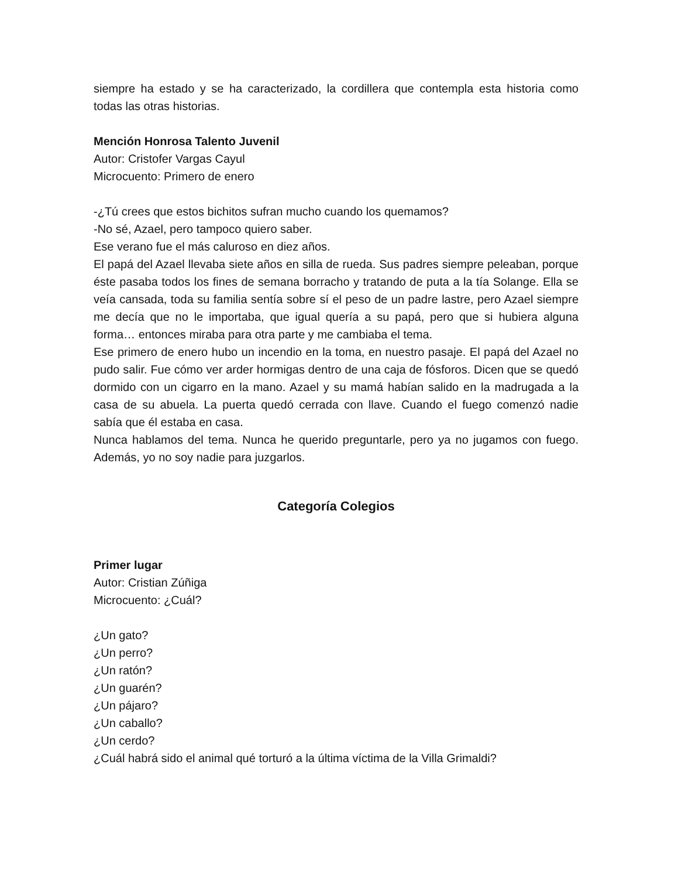siempre ha estado y se ha caracterizado, la cordillera que contempla esta historia como todas las otras historias.
Mención Honrosa Talento Juvenil
Autor: Cristofer Vargas Cayul
Microcuento: Primero de enero
-¿Tú crees que estos bichitos sufran mucho cuando los quemamos?
-No sé, Azael, pero tampoco quiero saber.
Ese verano fue el más caluroso en diez años.
El papá del Azael llevaba siete años en silla de rueda. Sus padres siempre peleaban, porque éste pasaba todos los fines de semana borracho y tratando de puta a la tía Solange. Ella se veía cansada, toda su familia sentía sobre sí el peso de un padre lastre, pero Azael siempre me decía que no le importaba, que igual quería a su papá, pero que si hubiera alguna forma… entonces miraba para otra parte y me cambiaba el tema.
Ese primero de enero hubo un incendio en la toma, en nuestro pasaje. El papá del Azael no pudo salir. Fue cómo ver arder hormigas dentro de una caja de fósforos. Dicen que se quedó dormido con un cigarro en la mano. Azael y su mamá habían salido en la madrugada a la casa de su abuela. La puerta quedó cerrada con llave. Cuando el fuego comenzó nadie sabía que él estaba en casa.
Nunca hablamos del tema. Nunca he querido preguntarle, pero ya no jugamos con fuego. Además, yo no soy nadie para juzgarlos.
Categoría Colegios
Primer lugar
Autor: Cristian Zúñiga
Microcuento: ¿Cuál?
¿Un gato?
¿Un perro?
¿Un ratón?
¿Un guarén?
¿Un pájaro?
¿Un caballo?
¿Un cerdo?
¿Cuál habrá sido el animal qué torturó a la última víctima de la Villa Grimaldi?